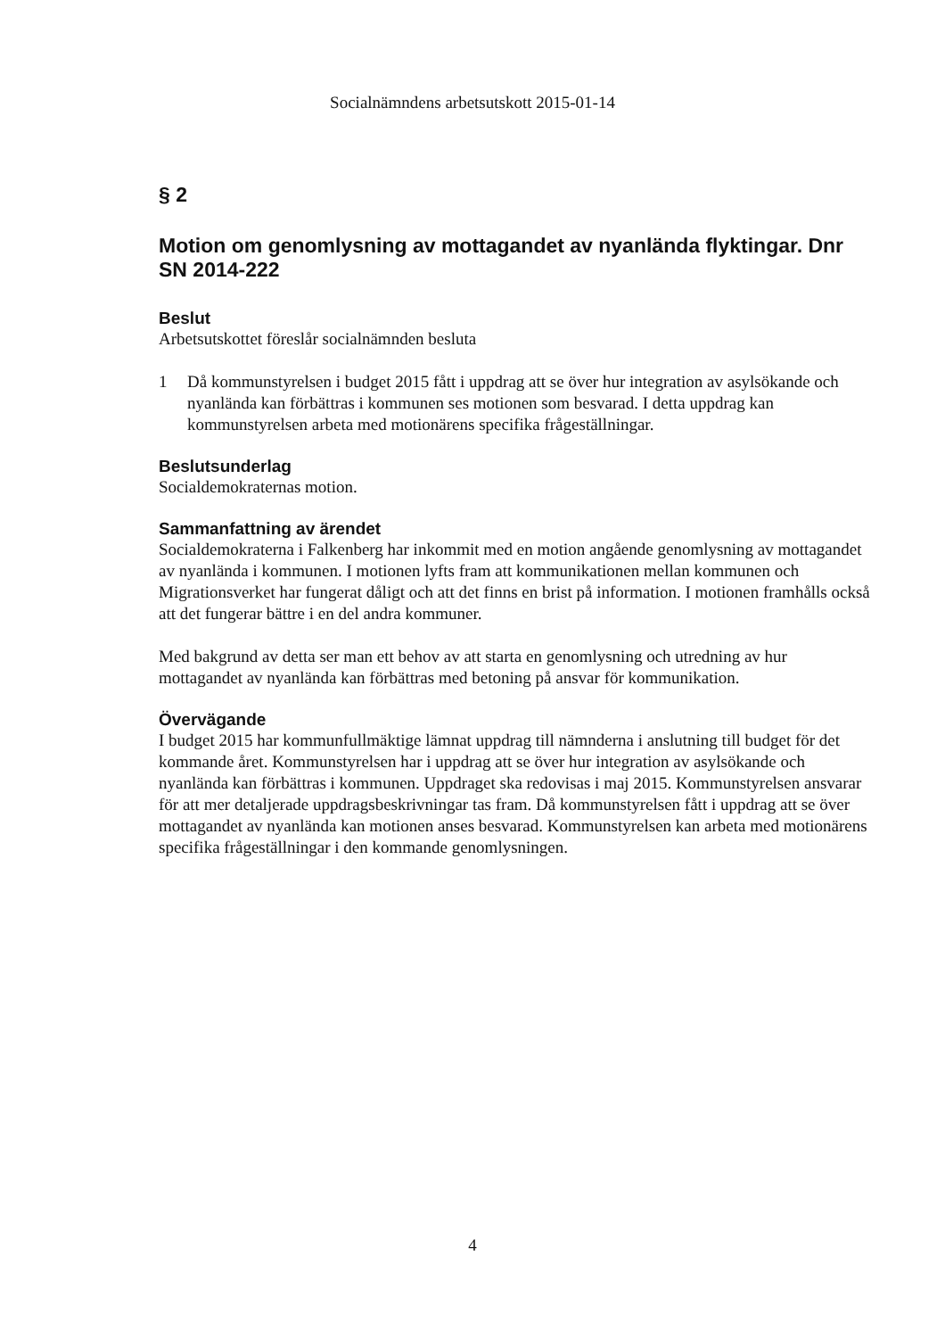Socialnämndens arbetsutskott 2015-01-14
§ 2
Motion om genomlysning av mottagandet av nyanlända flyktingar. Dnr SN 2014-222
Beslut
Arbetsutskottet föreslår socialnämnden besluta
1 Då kommunstyrelsen i budget 2015 fått i uppdrag att se över hur integration av asylsökande och nyanlända kan förbättras i kommunen ses motionen som besvarad. I detta uppdrag kan kommunstyrelsen arbeta med motionärens specifika frågeställningar.
Beslutsunderlag
Socialdemokraternas motion.
Sammanfattning av ärendet
Socialdemokraterna i Falkenberg har inkommit med en motion angående genomlysning av mottagandet av nyanlända i kommunen. I motionen lyfts fram att kommunikationen mellan kommunen och Migrationsverket har fungerat dåligt och att det finns en brist på information. I motionen framhålls också att det fungerar bättre i en del andra kommuner.
Med bakgrund av detta ser man ett behov av att starta en genomlysning och utredning av hur mottagandet av nyanlända kan förbättras med betoning på ansvar för kommunikation.
Övervägande
I budget 2015 har kommunfullmäktige lämnat uppdrag till nämnderna i anslutning till budget för det kommande året. Kommunstyrelsen har i uppdrag att se över hur integration av asylsökande och nyanlända kan förbättras i kommunen. Uppdraget ska redovisas i maj 2015. Kommunstyrelsen ansvarar för att mer detaljerade uppdragsbeskrivningar tas fram. Då kommunstyrelsen fått i uppdrag att se över mottagandet av nyanlända kan motionen anses besvarad. Kommunstyrelsen kan arbeta med motionärens specifika frågeställningar i den kommande genomlysningen.
4